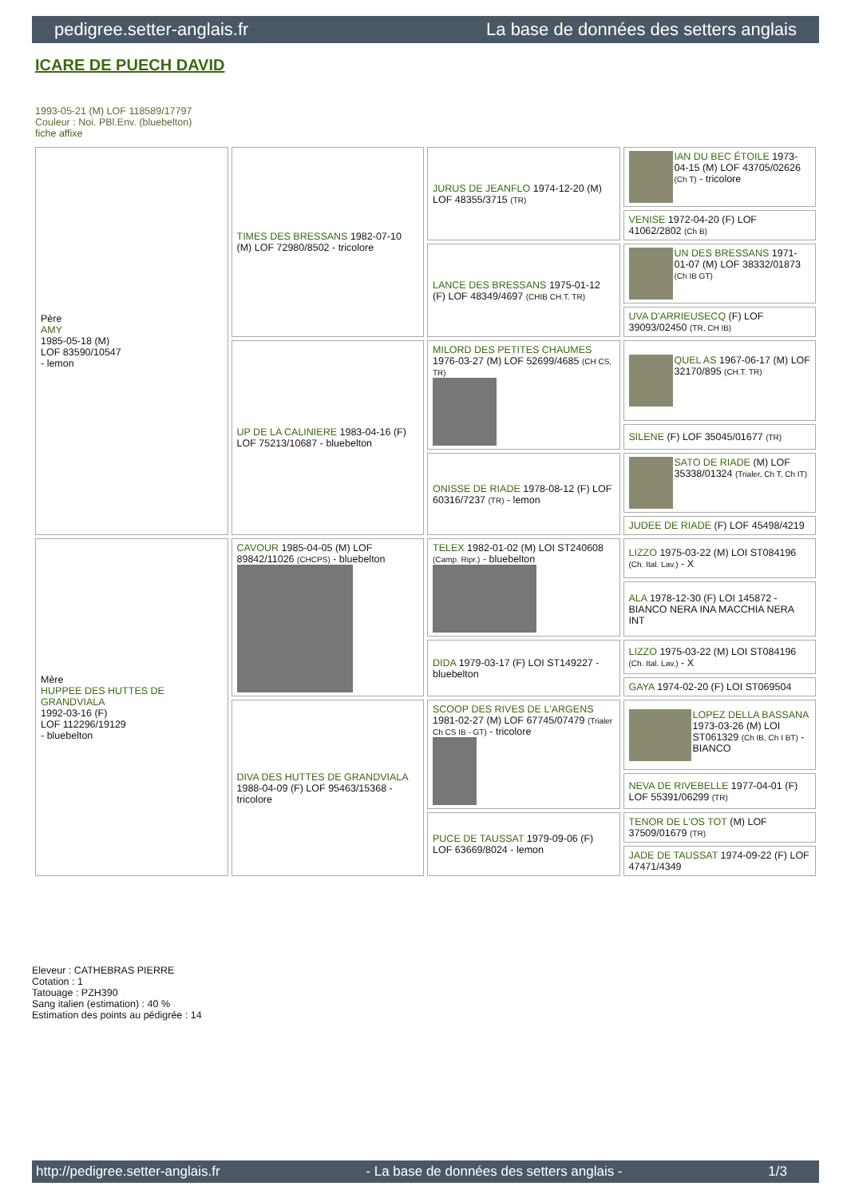pedigree.setter-anglais.fr La base de données des setters anglais
ICARE DE PUECH DAVID
1993-05-21 (M) LOF 118589/17797
Couleur : Noi. PBl.Env. (bluebelton)
fiche affixe
| Père AMY 1985-05-18 (M) LOF 83590/10547 - lemon | TIMES DES BRESSANS 1982-07-10 (M) LOF 72980/8502 - tricolore | JURUS DE JEANFLO 1974-12-20 (M) LOF 48355/3715 (TR) | IAN DU BEC ÉTOILE 1973-04-15 (M) LOF 43705/02626 (Ch T) - tricolore |
| | | | VENISE 1972-04-20 (F) LOF 41062/2802 (Ch B) |
| | | LANCE DES BRESSANS 1975-01-12 (F) LOF 48349/4697 (CHIB CH.T. TR) | UN DES BRESSANS 1971-01-07 (M) LOF 38332/01873 (Ch IB GT) |
| | | | UVA D'ARRIEUSECQ (F) LOF 39093/02450 (TR, CH IB) |
| | UP DE LA CALINIERE 1983-04-16 (F) LOF 75213/10687 - bluebelton | MILORD DES PETITES CHAUMES 1976-03-27 (M) LOF 52699/4685 (CH CS, TR) | QUEL AS 1967-06-17 (M) LOF 32170/895 (CH.T. TR) |
| | | | SILENE (F) LOF 35045/01677 (TR) |
| | | ONISSE DE RIADE 1978-08-12 (F) LOF 60316/7237 (TR) - lemon | SATO DE RIADE (M) LOF 35338/01324 (Trialer, Ch T, Ch IT) |
| | | | JUDEE DE RIADE (F) LOF 45498/4219 |
| Mère HUPPEE DES HUTTES DE GRANDVIALA 1992-03-16 (F) LOF 112296/19129 - bluebelton | CAVOUR 1985-04-05 (M) LOF 89842/11026 (CHCPS) - bluebelton | TELEX 1982-01-02 (M) LOI ST240608 (Camp. Ripr.) - bluebelton | LIZZO 1975-03-22 (M) LOI ST084196 (Ch. Ital. Lav.) - X |
| | | | ALA 1978-12-30 (F) LOI 145872 - BIANCO NERA INA MACCHIA NERA INT |
| | | DIDA 1979-03-17 (F) LOI ST149227 - bluebelton | LIZZO 1975-03-22 (M) LOI ST084196 (Ch. Ital. Lav.) - X |
| | | | GAYA 1974-02-20 (F) LOI ST069504 |
| | DIVA DES HUTTES DE GRANDVIALA 1988-04-09 (F) LOF 95463/15368 - tricolore | SCOOP DES RIVES DE L'ARGENS 1981-02-27 (M) LOF 67745/07479 (Trialer Ch CS IB - GT) - tricolore | LOPEZ DELLA BASSANA 1973-03-26 (M) LOI ST061329 (Ch IB, Ch I BT) - BIANCO |
| | | | NEVA DE RIVEBELLE 1977-04-01 (F) LOF 55391/06299 (TR) |
| | | PUCE DE TAUSSAT 1979-09-06 (F) LOF 63669/8024 - lemon | TENOR DE L'OS TOT (M) LOF 37509/01679 (TR) |
| | | | JADE DE TAUSSAT 1974-09-22 (F) LOF 47471/4349 |
Eleveur : CATHEBRAS PIERRE
Cotation : 1
Tatouage : PZH390
Sang italien (estimation) : 40 %
Estimation des points au pédigrée : 14
http://pedigree.setter-anglais.fr - La base de données des setters anglais - 1/3